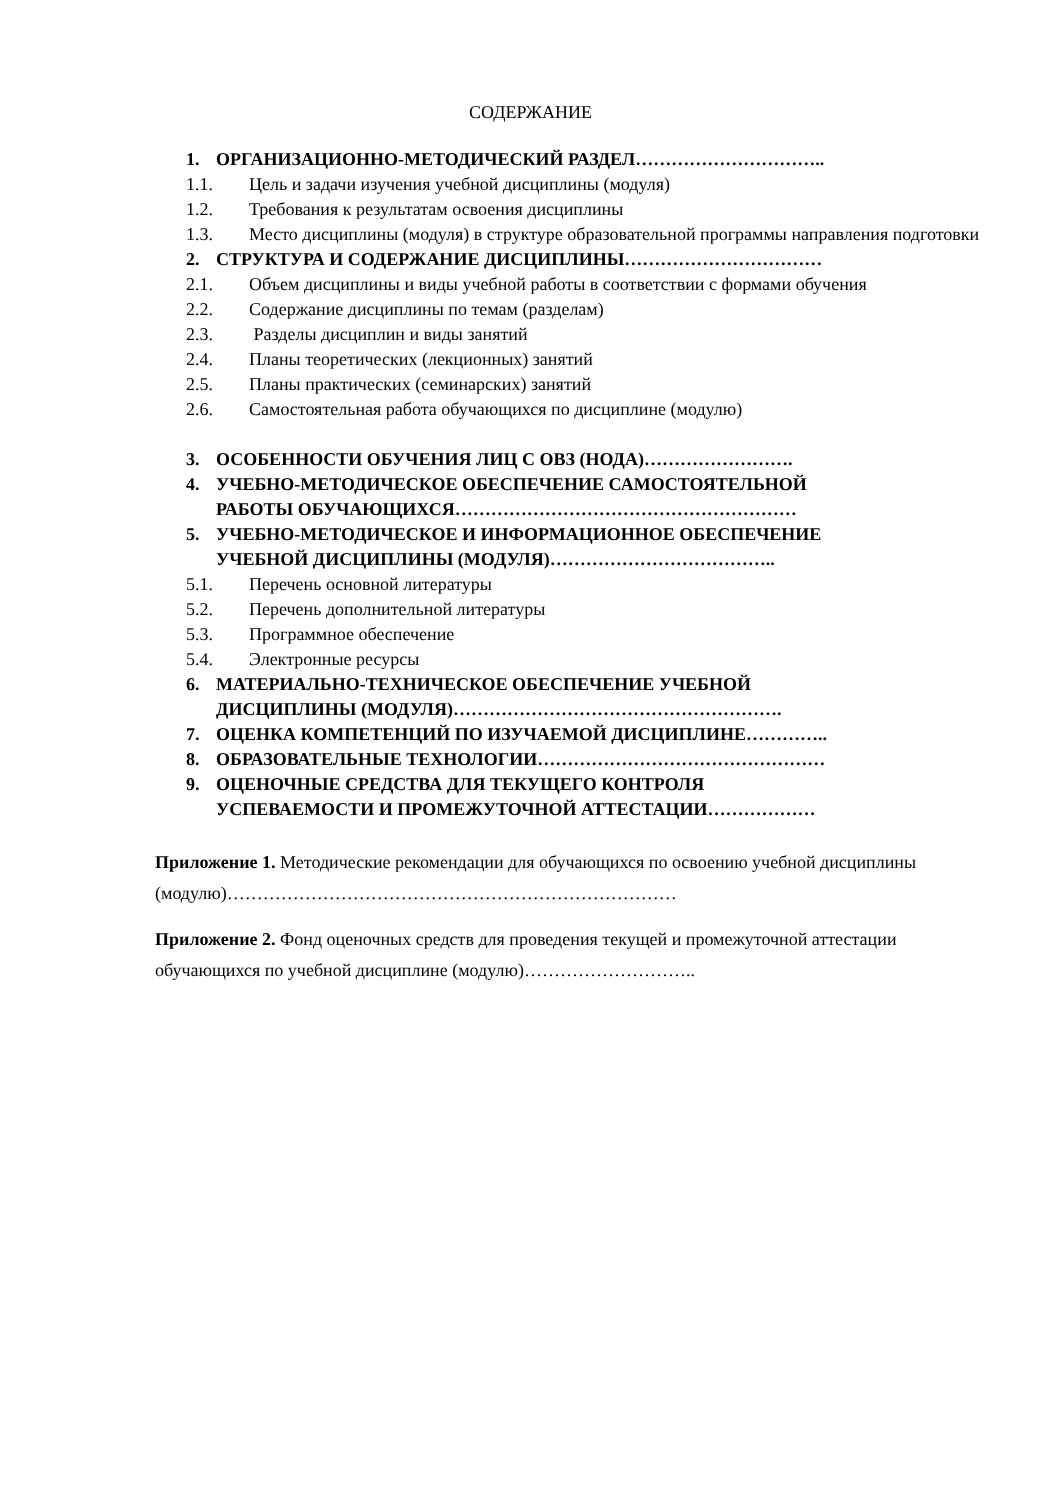СОДЕРЖАНИЕ
1. ОРГАНИЗАЦИОННО-МЕТОДИЧЕСКИЙ РАЗДЕЛ…………………………..
1.1. Цель и задачи изучения учебной дисциплины (модуля)
1.2. Требования к результатам освоения дисциплины
1.3. Место дисциплины (модуля) в структуре образовательной программы направления подготовки
2. СТРУКТУРА И СОДЕРЖАНИЕ ДИСЦИПЛИНЫ……………………………
2.1. Объем дисциплины и виды учебной работы в соответствии с формами обучения
2.2. Содержание дисциплины по темам (разделам)
2.3. Разделы дисциплин и виды занятий
2.4. Планы теоретических (лекционных) занятий
2.5. Планы практических (семинарских) занятий
2.6. Самостоятельная работа обучающихся по дисциплине (модулю)
3. ОСОБЕННОСТИ ОБУЧЕНИЯ ЛИЦ С ОВЗ (НОДА)…………………….
4. УЧЕБНО-МЕТОДИЧЕСКОЕ ОБЕСПЕЧЕНИЕ САМОСТОЯТЕЛЬНОЙ
РАБОТЫ ОБУЧАЮЩИХСЯ…………………………………………………
5. УЧЕБНО-МЕТОДИЧЕСКОЕ И ИНФОРМАЦИОННОЕ ОБЕСПЕЧЕНИЕ
УЧЕБНОЙ ДИСЦИПЛИНЫ (МОДУЛЯ)………………………………..
5.1. Перечень основной литературы
5.2. Перечень дополнительной литературы
5.3. Программное обеспечение
5.4. Электронные ресурсы
6. МАТЕРИАЛЬНО-ТЕХНИЧЕСКОЕ ОБЕСПЕЧЕНИЕ УЧЕБНОЙ
ДИСЦИПЛИНЫ (МОДУЛЯ)……………………………………………….
7. ОЦЕНКА КОМПЕТЕНЦИЙ ПО ИЗУЧАЕМОЙ ДИСЦИПЛИНЕ…………..
8. ОБРАЗОВАТЕЛЬНЫЕ ТЕХНОЛОГИИ…………………………………………
9. ОЦЕНОЧНЫЕ СРЕДСТВА ДЛЯ ТЕКУЩЕГО КОНТРОЛЯ
УСПЕВАЕМОСТИ И ПРОМЕЖУТОЧНОЙ АТТЕСТАЦИИ………………
Приложение 1. Методические рекомендации для обучающихся по освоению учебной дисциплины (модулю)…………………………………………………………………
Приложение 2. Фонд оценочных средств для проведения текущей и промежуточной аттестации обучающихся по учебной дисциплине (модулю)………………………..